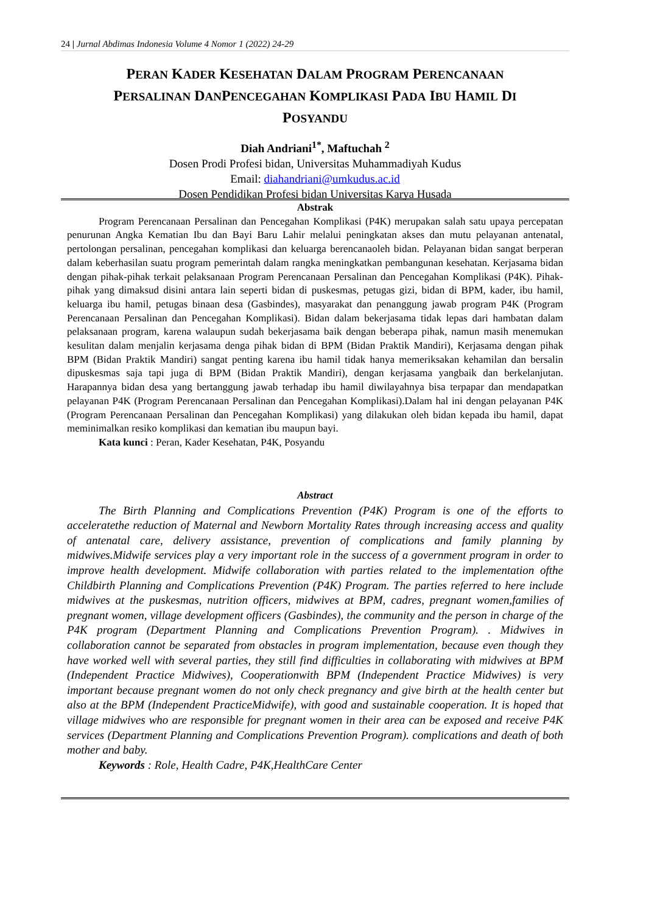24 | Jurnal Abdimas Indonesia Volume 4 Nomor 1 (2022) 24-29
PERAN KADER KESEHATAN DALAM PROGRAM PERENCANAAN
PERSALINAN DANPENCEGAHAN KOMPLIKASI PADA IBU HAMIL DI
POSYANDU
Diah Andriani<sup>1*</sup>, Maftuchah <sup>2</sup>
Dosen Prodi Profesi bidan, Universitas Muhammadiyah Kudus
Email: diahandriani@umkudus.ac.id
Dosen Pendidikan Profesi bidan Universitas Karya Husada
Abstrak
Program Perencanaan Persalinan dan Pencegahan Komplikasi (P4K) merupakan salah satu upaya percepatan penurunan Angka Kematian Ibu dan Bayi Baru Lahir melalui peningkatan akses dan mutu pelayanan antenatal, pertolongan persalinan, pencegahan komplikasi dan keluarga berencanaoleh bidan. Pelayanan bidan sangat berperan dalam keberhasilan suatu program pemerintah dalam rangka meningkatkan pembangunan kesehatan. Kerjasama bidan dengan pihak-pihak terkait pelaksanaan Program Perencanaan Persalinan dan Pencegahan Komplikasi (P4K). Pihak-pihak yang dimaksud disini antara lain seperti bidan di puskesmas, petugas gizi, bidan di BPM, kader, ibu hamil, keluarga ibu hamil, petugas binaan desa (Gasbindes), masyarakat dan penanggung jawab program P4K (Program Perencanaan Persalinan dan Pencegahan Komplikasi). Bidan dalam bekerjasama tidak lepas dari hambatan dalam pelaksanaan program, karena walaupun sudah bekerjasama baik dengan beberapa pihak, namun masih menemukan kesulitan dalam menjalin kerjasama denga pihak bidan di BPM (Bidan Praktik Mandiri), Kerjasama dengan pihak BPM (Bidan Praktik Mandiri) sangat penting karena ibu hamil tidak hanya memeriksakan kehamilan dan bersalin dipuskesmas saja tapi juga di BPM (Bidan Praktik Mandiri), dengan kerjasama yangbaik dan berkelanjutan. Harapannya bidan desa yang bertanggung jawab terhadap ibu hamil diwilayahnya bisa terpapar dan mendapatkan pelayanan P4K (Program Perencanaan Persalinan dan Pencegahan Komplikasi).Dalam hal ini dengan pelayanan P4K (Program Perencanaan Persalinan dan Pencegahan Komplikasi) yang dilakukan oleh bidan kepada ibu hamil, dapat meminimalkan resiko komplikasi dan kematian ibu maupun bayi.
Kata kunci : Peran, Kader Kesehatan, P4K, Posyandu
Abstract
The Birth Planning and Complications Prevention (P4K) Program is one of the efforts to acceleratethe reduction of Maternal and Newborn Mortality Rates through increasing access and quality of antenatal care, delivery assistance, prevention of complications and family planning by midwives.Midwife services play a very important role in the success of a government program in order to improve health development. Midwife collaboration with parties related to the implementation ofthe Childbirth Planning and Complications Prevention (P4K) Program. The parties referred to here include midwives at the puskesmas, nutrition officers, midwives at BPM, cadres, pregnant women,families of pregnant women, village development officers (Gasbindes), the community and the person in charge of the P4K program (Department Planning and Complications Prevention Program). . Midwives in collaboration cannot be separated from obstacles in program implementation, because even though they have worked well with several parties, they still find difficulties in collaborating with midwives at BPM (Independent Practice Midwives), Cooperationwith BPM (Independent Practice Midwives) is very important because pregnant women do not only check pregnancy and give birth at the health center but also at the BPM (Independent PracticeMidwife), with good and sustainable cooperation. It is hoped that village midwives who are responsible for pregnant women in their area can be exposed and receive P4K services (Department Planning and Complications Prevention Program). complications and death of both mother and baby.
Keywords : Role, Health Cadre, P4K,HealthCare Center